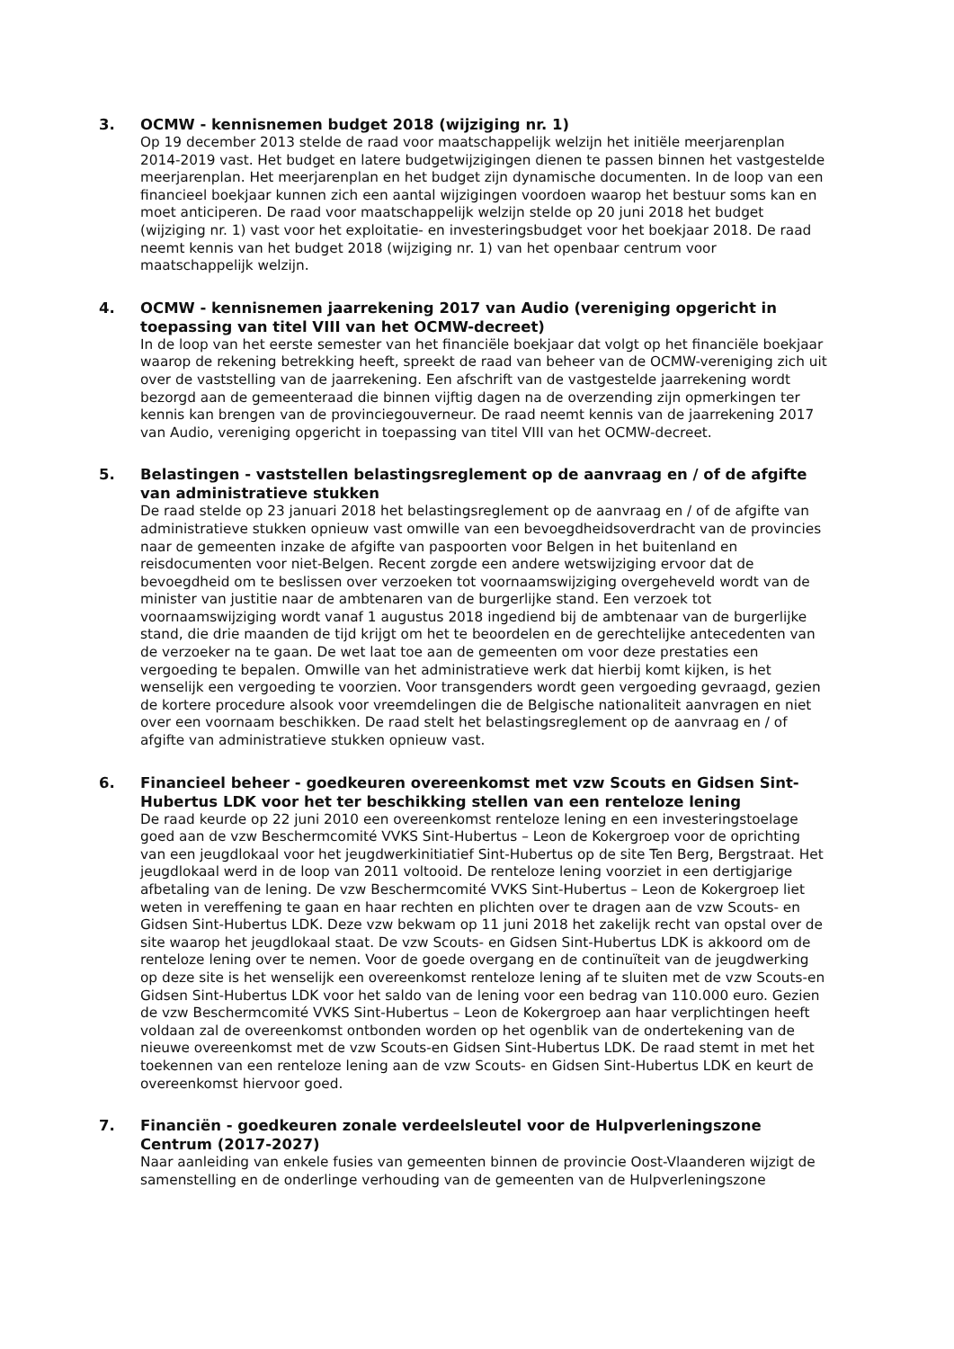3. OCMW - kennisnemen budget 2018 (wijziging nr. 1)
Op 19 december 2013 stelde de raad voor maatschappelijk welzijn het initiële meerjarenplan 2014-2019 vast. Het budget en latere budgetwijzigingen dienen te passen binnen het vastgestelde meerjarenplan. Het meerjarenplan en het budget zijn dynamische documenten. In de loop van een financieel boekjaar kunnen zich een aantal wijzigingen voordoen waarop het bestuur soms kan en moet anticiperen. De raad voor maatschappelijk welzijn stelde op 20 juni 2018 het budget (wijziging nr. 1) vast voor het exploitatie- en investeringsbudget voor het boekjaar 2018. De raad neemt kennis van het budget 2018 (wijziging nr. 1) van het openbaar centrum voor maatschappelijk welzijn.
4. OCMW - kennisnemen jaarrekening 2017 van Audio (vereniging opgericht in toepassing van titel VIII van het OCMW-decreet)
In de loop van het eerste semester van het financiële boekjaar dat volgt op het financiële boekjaar waarop de rekening betrekking heeft, spreekt de raad van beheer van de OCMW-vereniging zich uit over de vaststelling van de jaarrekening. Een afschrift van de vastgestelde jaarrekening wordt bezorgd aan de gemeenteraad die binnen vijftig dagen na de overzending zijn opmerkingen ter kennis kan brengen van de provinciegouverneur. De raad neemt kennis van de jaarrekening 2017 van Audio, vereniging opgericht in toepassing van titel VIII van het OCMW-decreet.
5. Belastingen - vaststellen belastingsreglement op de aanvraag en / of de afgifte van administratieve stukken
De raad stelde op 23 januari 2018 het belastingsreglement op de aanvraag en / of de afgifte van administratieve stukken opnieuw vast omwille van een bevoegdheidsoverdracht van de provincies naar de gemeenten inzake de afgifte van paspoorten voor Belgen in het buitenland en reisdocumenten voor niet-Belgen. Recent zorgde een andere wetswijziging ervoor dat de bevoegdheid om te beslissen over verzoeken tot voornaamswijziging overgeheveld wordt van de minister van justitie naar de ambtenaren van de burgerlijke stand. Een verzoek tot voornaamswijziging wordt vanaf 1 augustus 2018 ingediend bij de ambtenaar van de burgerlijke stand, die drie maanden de tijd krijgt om het te beoordelen en de gerechtelijke antecedenten van de verzoeker na te gaan. De wet laat toe aan de gemeenten om voor deze prestaties een vergoeding te bepalen. Omwille van het administratieve werk dat hierbij komt kijken, is het wenselijk een vergoeding te voorzien. Voor transgenders wordt geen vergoeding gevraagd, gezien de kortere procedure alsook voor vreemdelingen die de Belgische nationaliteit aanvragen en niet over een voornaam beschikken. De raad stelt het belastingsreglement op de aanvraag en / of afgifte van administratieve stukken opnieuw vast.
6. Financieel beheer - goedkeuren overeenkomst met vzw Scouts en Gidsen Sint-Hubertus LDK voor het ter beschikking stellen van een renteloze lening
De raad keurde op 22 juni 2010 een overeenkomst renteloze lening en een investeringstoelage goed aan de vzw Beschermcomité VVKS Sint-Hubertus – Leon de Kokergroep voor de oprichting van een jeugdlokaal voor het jeugdwerkinitiatief Sint-Hubertus op de site Ten Berg, Bergstraat. Het jeugdlokaal werd in de loop van 2011 voltooid. De renteloze lening voorziet in een dertigjarige afbetaling van de lening. De vzw Beschermcomité VVKS Sint-Hubertus – Leon de Kokergroep liet weten in vereffening te gaan en haar rechten en plichten over te dragen aan de vzw Scouts- en Gidsen Sint-Hubertus LDK. Deze vzw bekwam op 11 juni 2018 het zakelijk recht van opstal over de site waarop het jeugdlokaal staat. De vzw Scouts- en Gidsen Sint-Hubertus LDK is akkoord om de renteloze lening over te nemen. Voor de goede overgang en de continuïteit van de jeugdwerking op deze site is het wenselijk een overeenkomst renteloze lening af te sluiten met de vzw Scouts-en Gidsen Sint-Hubertus LDK voor het saldo van de lening voor een bedrag van 110.000 euro. Gezien de vzw Beschermcomité VVKS Sint-Hubertus – Leon de Kokergroep aan haar verplichtingen heeft voldaan zal de overeenkomst ontbonden worden op het ogenblik van de ondertekening van de nieuwe overeenkomst met de vzw Scouts-en Gidsen Sint-Hubertus LDK. De raad stemt in met het toekennen van een renteloze lening aan de vzw Scouts- en Gidsen Sint-Hubertus LDK en keurt de overeenkomst hiervoor goed.
7. Financiën - goedkeuren zonale verdeelsleutel voor de Hulpverleningszone Centrum (2017-2027)
Naar aanleiding van enkele fusies van gemeenten binnen de provincie Oost-Vlaanderen wijzigt de samenstelling en de onderlinge verhouding van de gemeenten van de Hulpverleningszone